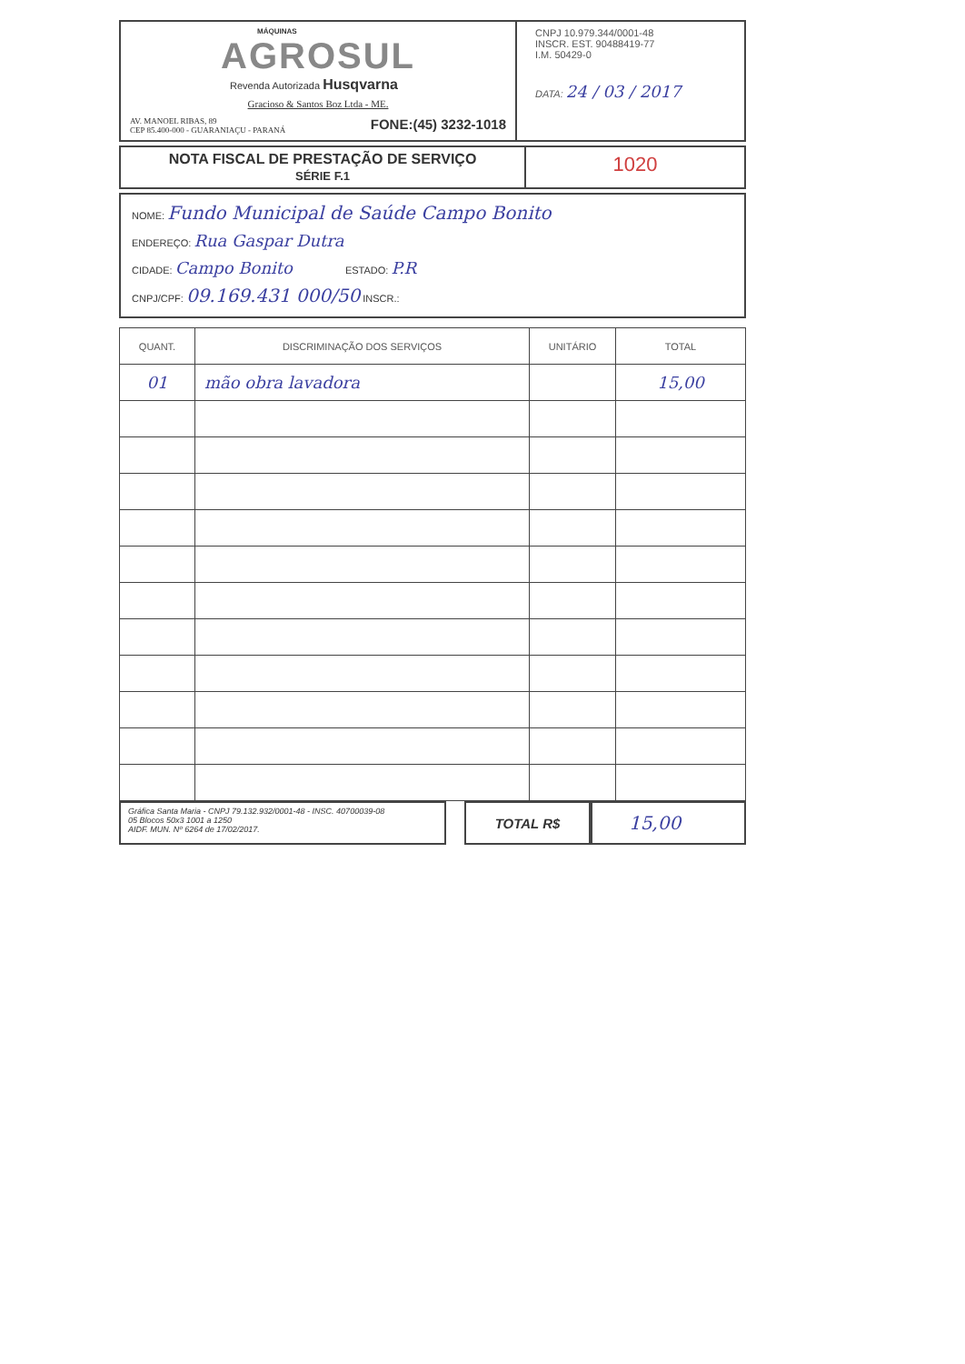MÁQUINAS
AGROSUL
Revenda Autorizada Husqvarna
Gracioso & Santos Boz Ltda - ME.
AV. MANOEL RIBAS, 89
CEP 85.400-000 - GUARANIAÇU - PARANÁ FONE:(45) 3232-1018
CNPJ 10.979.344/0001-48
INSCR. EST. 90488419-77
I.M. 50429-0
DATA: 24 / 03 / 2017
NOTA FISCAL DE PRESTAÇÃO DE SERVIÇO
SÉRIE F.1
1020
NOME: Fundo Municipal de Saúde Campo Bonito
ENDEREÇO: Rua Gaspar Dutra
CIDADE: Campo Bonito ESTADO: P.R
CNPJ/CPF: 09.169.431 000/50 INSCR.:
| QUANT. | DISCRIMINAÇÃO DOS SERVIÇOS | UNITÁRIO | TOTAL |
| --- | --- | --- | --- |
| 01 | mão obra lavadora | | 15,00 |
Gráfica Santa Maria - CNPJ 79.132.932/0001-48 - INSC. 40700039-08
05 Blocos 50x3 1001 a 1250
AIDF. MUN. Nº 6264 de 17/02/2017.
TOTAL R$
15,00